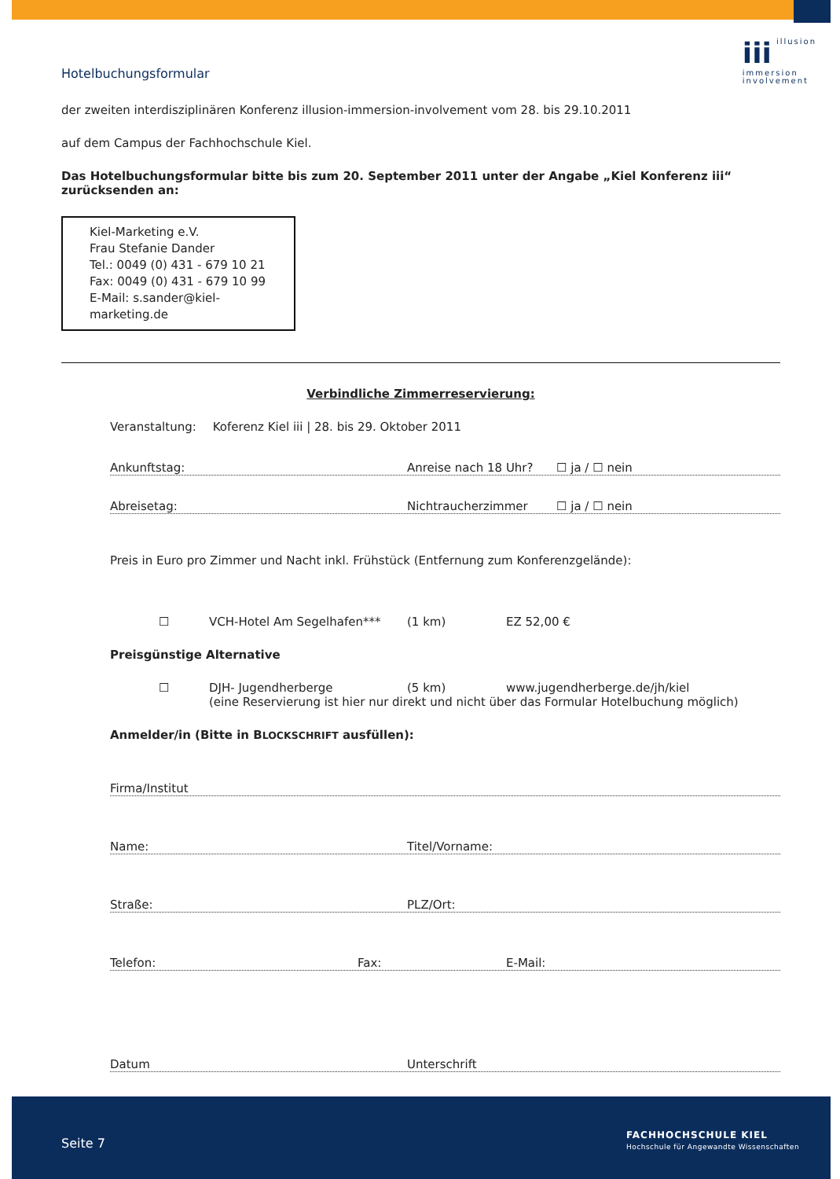iii illusion
immersion
involvement
Hotelbuchungsformular
der zweiten interdisziplinären Konferenz illusion-immersion-involvement vom 28. bis 29.10.2011
auf dem Campus der Fachhochschule Kiel.
Das Hotelbuchungsformular bitte bis zum 20. September 2011 unter der Angabe „Kiel Konferenz iii“ zurücksenden an:
Kiel-Marketing e.V.
Frau Stefanie Dander
Tel.: 0049 (0) 431 - 679 10 21
Fax: 0049 (0) 431 - 679 10 99
E-Mail: s.sander@kiel-marketing.de
Verbindliche Zimmerreservierung:
Veranstaltung: Koferenz Kiel iii | 28. bis 29. Oktober 2011
Ankunftstag: Anreise nach 18 Uhr? ☐ ja / ☐ nein
Abreisetag: Nichtraucherzimmer ☐ ja / ☐ nein
Preis in Euro pro Zimmer und Nacht inkl. Frühstück (Entfernung zum Konferenzgelände):
☐ VCH-Hotel Am Segelhafen*** (1 km) EZ 52,00 €
Preisgünstige Alternative
☐ DJH- Jugendherberge (5 km) www.jugendherberge.de/jh/kiel
(eine Reservierung ist hier nur direkt und nicht über das Formular Hotelbuchung möglich)
Anmelder/in (Bitte in BLOCKSCHRIFT ausfüllen):
Firma/Institut
Name: Titel/Vorname:
Straße: PLZ/Ort:
Telefon: Fax: E-Mail:
Datum Unterschrift
Seite 7
FACHHOCHSCHULE KIEL
Hochschule für Angewandte Wissenschaften